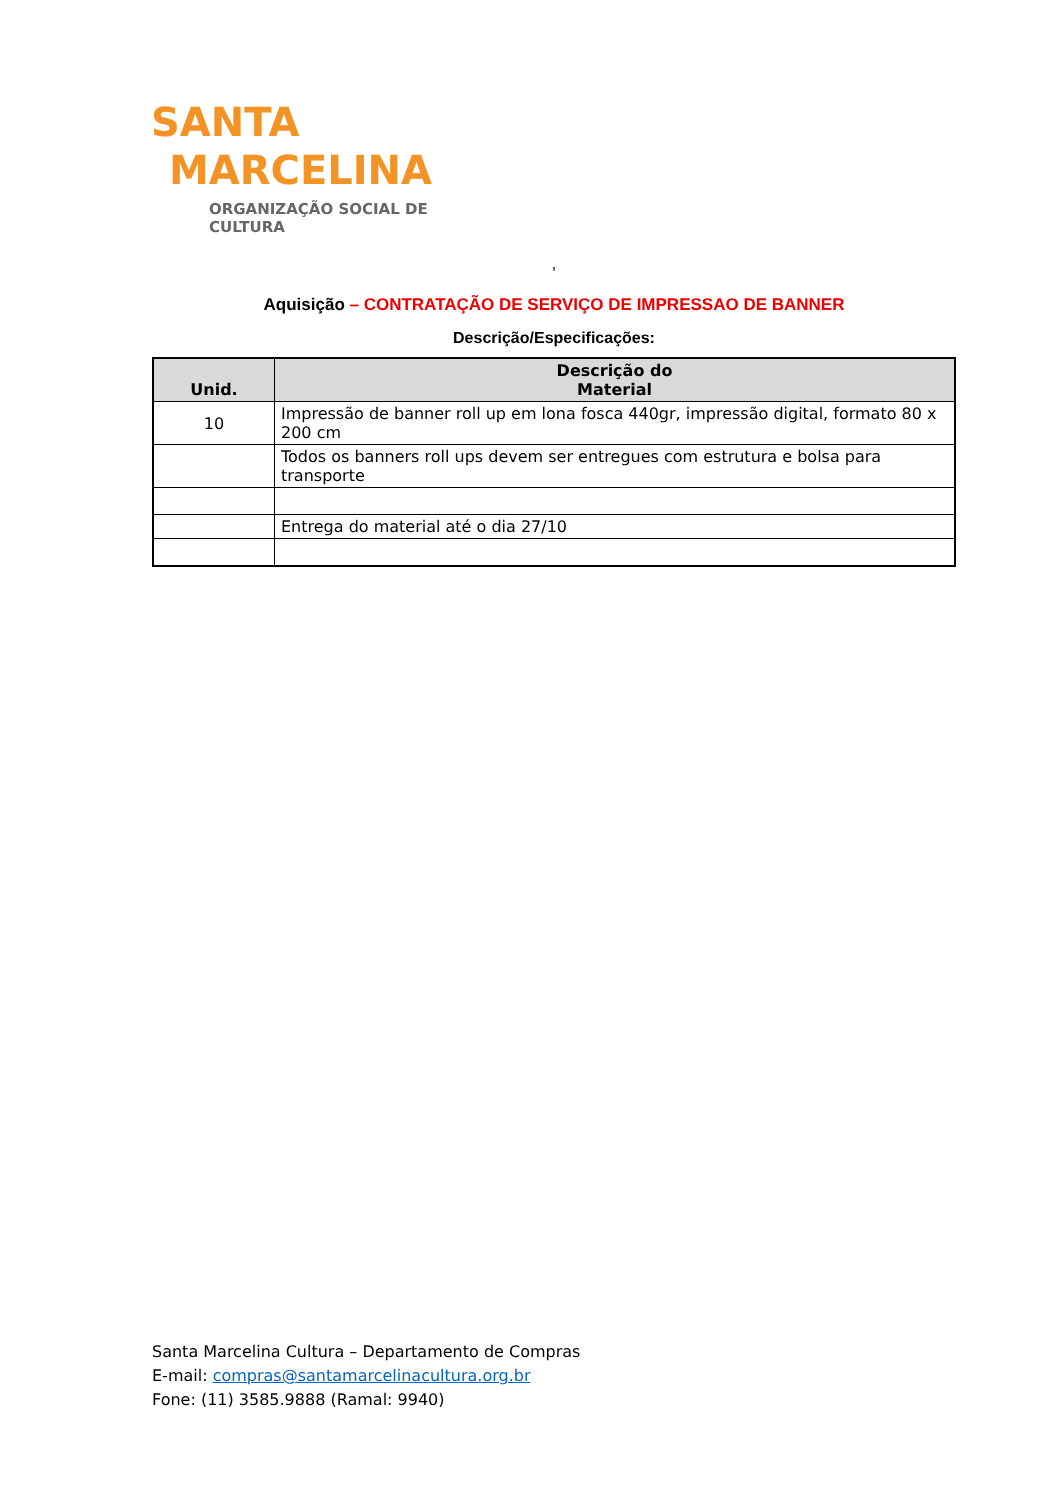SANTA
MARCELINA
ORGANIZAÇÃO SOCIAL DE CULTURA
,
Aquisição – CONTRATAÇÃO DE SERVIÇO DE IMPRESSAO DE BANNER
Descrição/Especificações:
| Unid. | Descrição do Material |
| --- | --- |
| 10 | Impressão de banner roll up em lona fosca 440gr, impressão digital, formato 80 x 200 cm |
| | Todos os banners roll ups devem ser entregues com estrutura e bolsa para transporte |
| | Entrega do material até o dia 27/10 |
Santa Marcelina Cultura – Departamento de Compras
E-mail: compras@santamarcelinacultura.org.br
Fone: (11) 3585.9888 (Ramal: 9940)